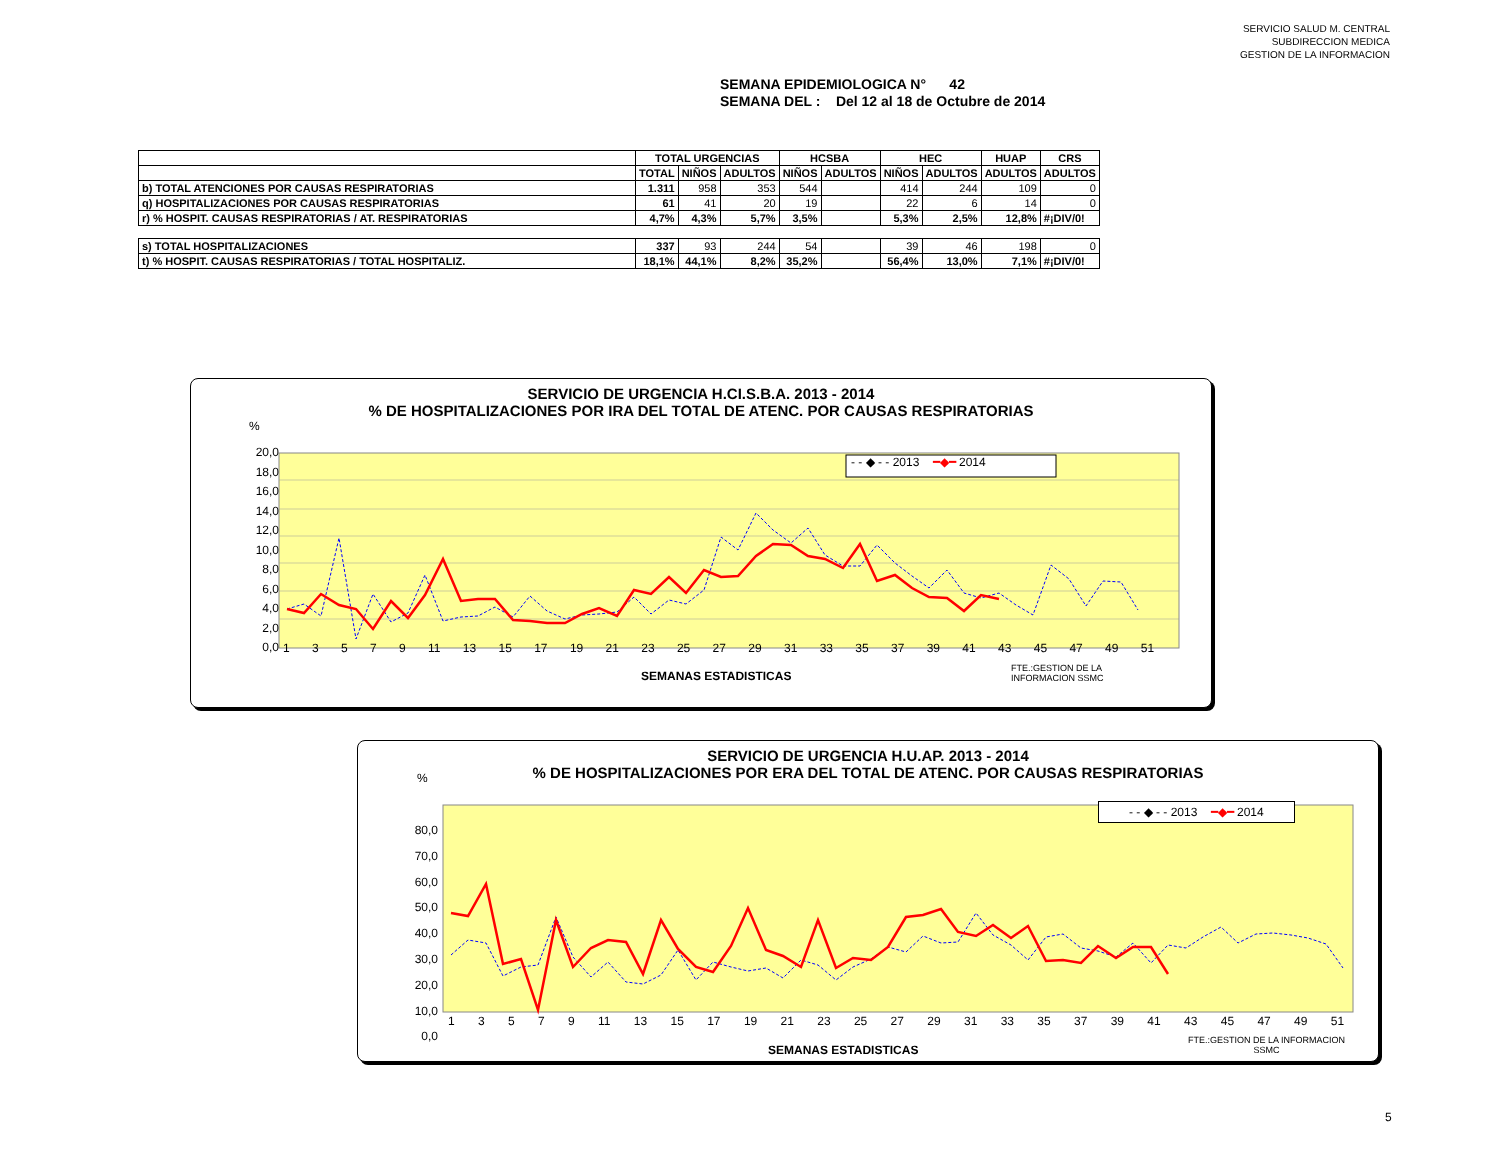SERVICIO SALUD M. CENTRAL
SUBDIRECCION MEDICA
GESTION DE LA INFORMACION
SEMANA EPIDEMIOLOGICA N° 42
SEMANA DEL : Del 12 al 18 de Octubre de 2014
| | TOTAL URGENCIAS | | | HCSBA | | HEC | | HUAP | CRS |
| --- | --- | --- | --- | --- | --- | --- | --- | --- | --- |
| | TOTAL | NIÑOS | ADULTOS | NIÑOS | ADULTOS | NIÑOS | ADULTOS | ADULTOS | ADULTOS |
| b) TOTAL ATENCIONES POR CAUSAS RESPIRATORIAS | 1.311 | 958 | 353 | 544 | | 414 | 244 | 109 | 0 |
| q) HOSPITALIZACIONES POR CAUSAS RESPIRATORIAS | 61 | 41 | 20 | 19 | | 22 | 6 | 14 | 0 |
| r) % HOSPIT. CAUSAS RESPIRATORIAS / AT. RESPIRATORIAS | 4,7% | 4,3% | 5,7% | 3,5% | | 5,3% | 2,5% | 12,8% | #¡DIV/0! |
| s) TOTAL HOSPITALIZACIONES | 337 | 93 | 244 | 54 | | 39 | 46 | 198 | 0 |
| t) % HOSPIT. CAUSAS RESPIRATORIAS / TOTAL HOSPITALIZ. | 18,1% | 44,1% | 8,2% | 35,2% | | 56,4% | 13,0% | 7,1% | #¡DIV/0! |
SERVICIO DE URGENCIA H.CI.S.B.A. 2013 - 2014
% DE HOSPITALIZACIONES POR IRA DEL TOTAL DE ATENC. POR CAUSAS RESPIRATORIAS
%
- - ◆ - - 2013 ━◆━ 2014
20,0
18,0
16,0
14,0
12,0
10,0
8,0
6,0
4,0
2,0
0,0
1 3 5 7 9 11 13 15 17 19 21 23 25 27 29 31 33 35 37 39 41 43 45 47 49 51
SEMANAS ESTADISTICAS
FTE.:GESTION DE LA
INFORMACION SSMC
SERVICIO DE URGENCIA H.U.AP. 2013 - 2014
% DE HOSPITALIZACIONES POR ERA DEL TOTAL DE ATENC. POR CAUSAS RESPIRATORIAS
%
- - ◆ - - 2013 ━◆━ 2014
80,0
70,0
60,0
50,0
40,0
30,0
20,0
10,0
0,0
1 3 5 7 9 11 13 15 17 19 21 23 25 27 29 31 33 35 37 39 41 43 45 47 49 51
SEMANAS ESTADISTICAS
FTE.:GESTION DE LA INFORMACION
SSMC
5